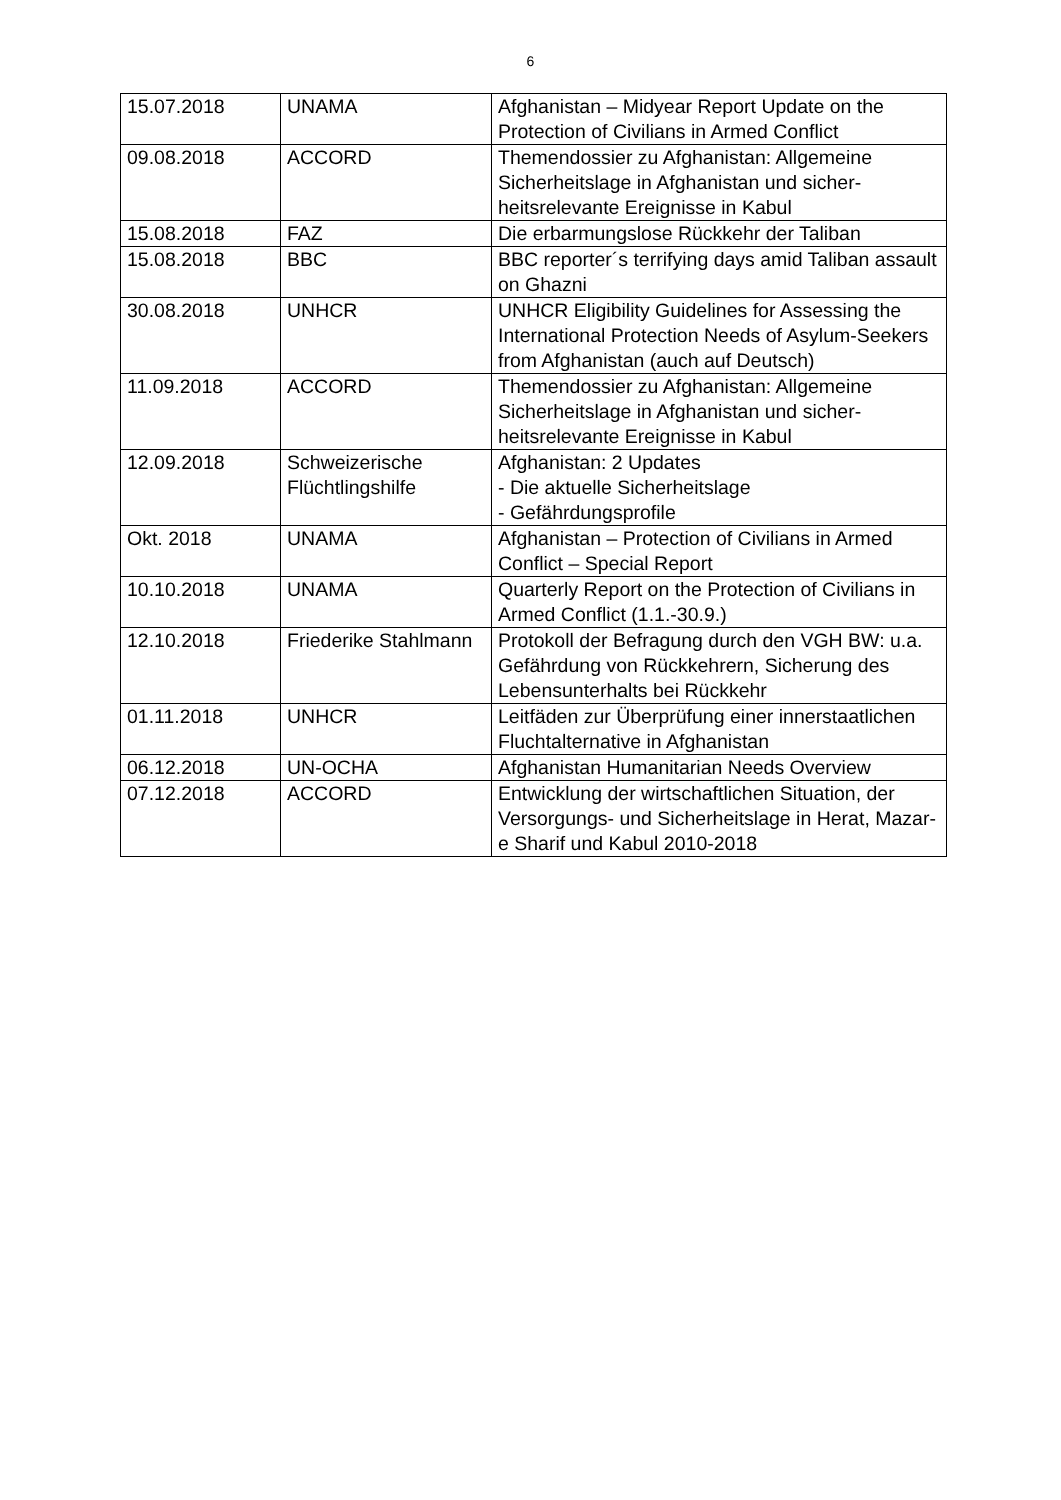6
| 15.07.2018 | UNAMA | Afghanistan – Midyear Report Update on the Protection of Civilians in Armed Conflict |
| 09.08.2018 | ACCORD | Themendossier zu Afghanistan: Allgemeine Sicherheitslage in Afghanistan und sicher-heitsrelevante Ereignisse in Kabul |
| 15.08.2018 | FAZ | Die erbarmungslose Rückkehr der Taliban |
| 15.08.2018 | BBC | BBC reporter´s terrifying days amid Taliban assault on Ghazni |
| 30.08.2018 | UNHCR | UNHCR Eligibility Guidelines for Assessing the International Protection Needs of Asylum-Seekers from Afghanistan (auch auf Deutsch) |
| 11.09.2018 | ACCORD | Themendossier zu Afghanistan: Allgemeine Sicherheitslage in Afghanistan und sicher-heitsrelevante Ereignisse in Kabul |
| 12.09.2018 | Schweizerische Flüchtlingshilfe | Afghanistan: 2 Updates - Die aktuelle Sicherheitslage - Gefährdungsprofile |
| Okt. 2018 | UNAMA | Afghanistan – Protection of Civilians in Armed Conflict – Special Report |
| 10.10.2018 | UNAMA | Quarterly Report on the Protection of Civilians in Armed Conflict (1.1.-30.9.) |
| 12.10.2018 | Friederike Stahlmann | Protokoll der Befragung durch den VGH BW: u.a. Gefährdung von Rückkehrern, Sicherung des Lebensunterhalts bei Rückkehr |
| 01.11.2018 | UNHCR | Leitfäden zur Überprüfung einer innerstaatlichen Fluchtalternative in Afghanistan |
| 06.12.2018 | UN-OCHA | Afghanistan Humanitarian Needs Overview |
| 07.12.2018 | ACCORD | Entwicklung der wirtschaftlichen Situation, der Versorgungs- und Sicherheitslage in Herat, Mazar-e Sharif und Kabul 2010-2018 |